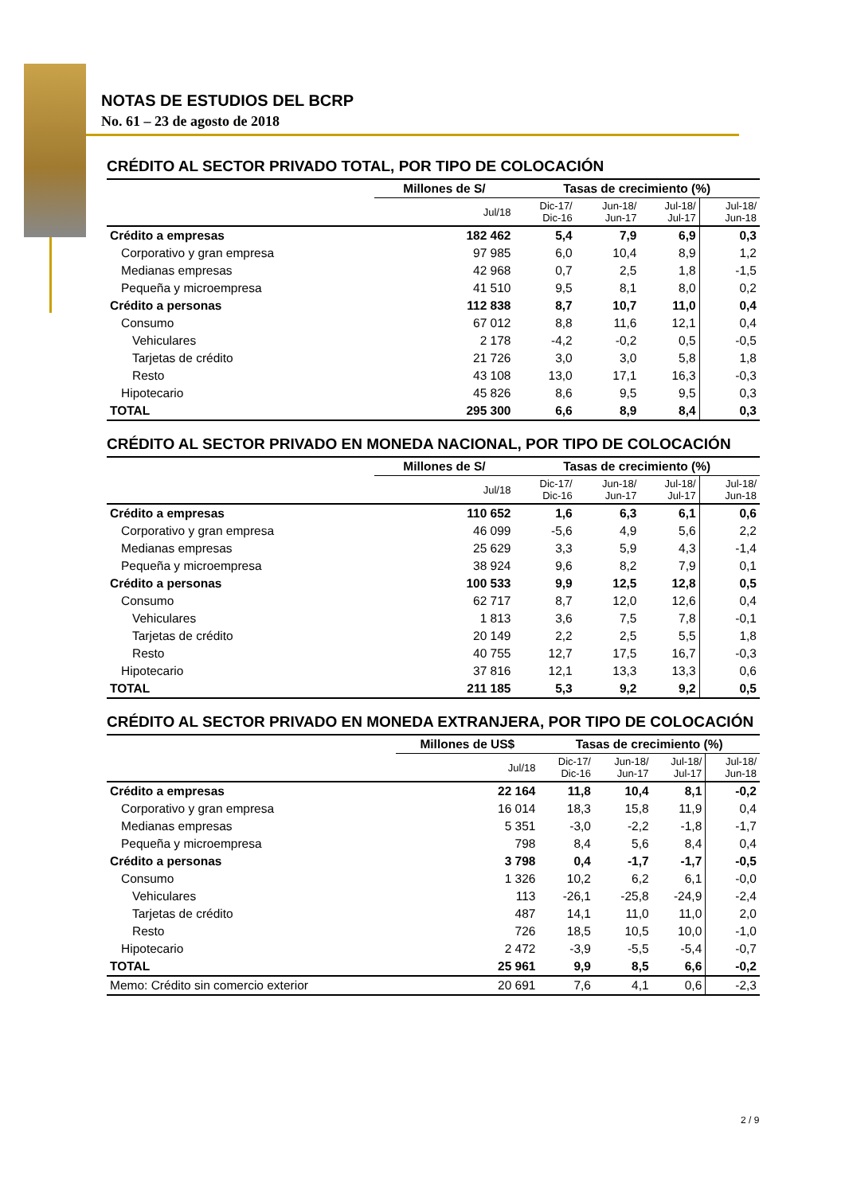NOTAS DE ESTUDIOS DEL BCRP
No. 61 – 23 de agosto de 2018
CRÉDITO AL SECTOR PRIVADO TOTAL, POR TIPO DE COLOCACIÓN
| | Millones de S/ | Tasas de crecimiento (%) | | | |
| --- | --- | --- | --- | --- | --- |
| | Jul/18 | Dic-17/ Dic-16 | Jun-18/ Jun-17 | Jul-18/ Jul-17 | Jul-18/ Jun-18 |
| Crédito a empresas | 182 462 | 5,4 | 7,9 | 6,9 | 0,3 |
| Corporativo y gran empresa | 97 985 | 6,0 | 10,4 | 8,9 | 1,2 |
| Medianas empresas | 42 968 | 0,7 | 2,5 | 1,8 | -1,5 |
| Pequeña y microempresa | 41 510 | 9,5 | 8,1 | 8,0 | 0,2 |
| Crédito a personas | 112 838 | 8,7 | 10,7 | 11,0 | 0,4 |
| Consumo | 67 012 | 8,8 | 11,6 | 12,1 | 0,4 |
| Vehiculares | 2 178 | -4,2 | -0,2 | 0,5 | -0,5 |
| Tarjetas de crédito | 21 726 | 3,0 | 3,0 | 5,8 | 1,8 |
| Resto | 43 108 | 13,0 | 17,1 | 16,3 | -0,3 |
| Hipotecario | 45 826 | 8,6 | 9,5 | 9,5 | 0,3 |
| TOTAL | 295 300 | 6,6 | 8,9 | 8,4 | 0,3 |
CRÉDITO AL SECTOR PRIVADO EN MONEDA NACIONAL, POR TIPO DE COLOCACIÓN
| | Millones de S/ | Tasas de crecimiento (%) | | | |
| --- | --- | --- | --- | --- | --- |
| | Jul/18 | Dic-17/ Dic-16 | Jun-18/ Jun-17 | Jul-18/ Jul-17 | Jul-18/ Jun-18 |
| Crédito a empresas | 110 652 | 1,6 | 6,3 | 6,1 | 0,6 |
| Corporativo y gran empresa | 46 099 | -5,6 | 4,9 | 5,6 | 2,2 |
| Medianas empresas | 25 629 | 3,3 | 5,9 | 4,3 | -1,4 |
| Pequeña y microempresa | 38 924 | 9,6 | 8,2 | 7,9 | 0,1 |
| Crédito a personas | 100 533 | 9,9 | 12,5 | 12,8 | 0,5 |
| Consumo | 62 717 | 8,7 | 12,0 | 12,6 | 0,4 |
| Vehiculares | 1 813 | 3,6 | 7,5 | 7,8 | -0,1 |
| Tarjetas de crédito | 20 149 | 2,2 | 2,5 | 5,5 | 1,8 |
| Resto | 40 755 | 12,7 | 17,5 | 16,7 | -0,3 |
| Hipotecario | 37 816 | 12,1 | 13,3 | 13,3 | 0,6 |
| TOTAL | 211 185 | 5,3 | 9,2 | 9,2 | 0,5 |
CRÉDITO AL SECTOR PRIVADO EN MONEDA EXTRANJERA, POR TIPO DE COLOCACIÓN
| | Millones de US$ | Tasas de crecimiento (%) | | | |
| --- | --- | --- | --- | --- | --- |
| | Jul/18 | Dic-17/ Dic-16 | Jun-18/ Jun-17 | Jul-18/ Jul-17 | Jul-18/ Jun-18 |
| Crédito a empresas | 22 164 | 11,8 | 10,4 | 8,1 | -0,2 |
| Corporativo y gran empresa | 16 014 | 18,3 | 15,8 | 11,9 | 0,4 |
| Medianas empresas | 5 351 | -3,0 | -2,2 | -1,8 | -1,7 |
| Pequeña y microempresa | 798 | 8,4 | 5,6 | 8,4 | 0,4 |
| Crédito a personas | 3 798 | 0,4 | -1,7 | -1,7 | -0,5 |
| Consumo | 1 326 | 10,2 | 6,2 | 6,1 | -0,0 |
| Vehiculares | 113 | -26,1 | -25,8 | -24,9 | -2,4 |
| Tarjetas de crédito | 487 | 14,1 | 11,0 | 11,0 | 2,0 |
| Resto | 726 | 18,5 | 10,5 | 10,0 | -1,0 |
| Hipotecario | 2 472 | -3,9 | -5,5 | -5,4 | -0,7 |
| TOTAL | 25 961 | 9,9 | 8,5 | 6,6 | -0,2 |
| Memo: Crédito sin comercio exterior | 20 691 | 7,6 | 4,1 | 0,6 | -2,3 |
2 / 9